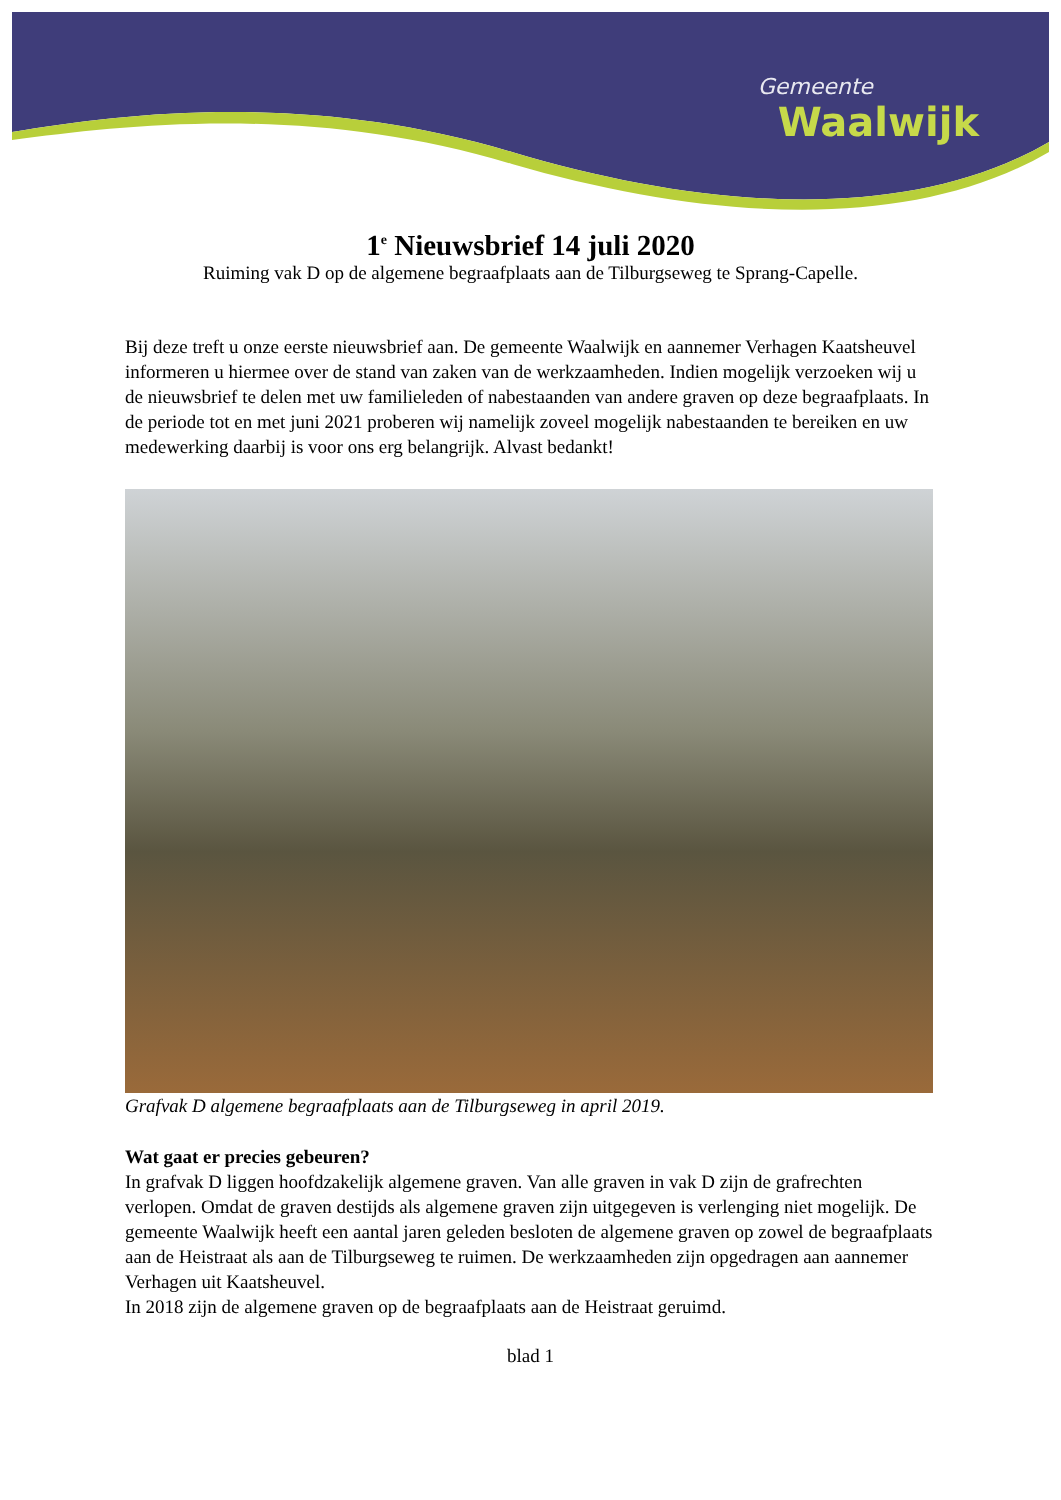Gemeente
Waalwijk
1<sup>e</sup> Nieuwsbrief 14 juli 2020
Ruiming vak D op de algemene begraafplaats aan de Tilburgseweg te Sprang-Capelle.
Bij deze treft u onze eerste nieuwsbrief aan. De gemeente Waalwijk en aannemer Verhagen Kaatsheuvel informeren u hiermee over de stand van zaken van de werkzaamheden. Indien mogelijk verzoeken wij u de nieuwsbrief te delen met uw familieleden of nabestaanden van andere graven op deze begraafplaats. In de periode tot en met juni 2021 proberen wij namelijk zoveel mogelijk nabestaanden te bereiken en uw medewerking daarbij is voor ons erg belangrijk. Alvast bedankt!
Grafvak D algemene begraafplaats aan de Tilburgseweg in april 2019.
Wat gaat er precies gebeuren?
In grafvak D liggen hoofdzakelijk algemene graven. Van alle graven in vak D zijn de grafrechten verlopen. Omdat de graven destijds als algemene graven zijn uitgegeven is verlenging niet mogelijk. De gemeente Waalwijk heeft een aantal jaren geleden besloten de algemene graven op zowel de begraafplaats aan de Heistraat als aan de Tilburgseweg te ruimen. De werkzaamheden zijn opgedragen aan aannemer Verhagen uit Kaatsheuvel.
In 2018 zijn de algemene graven op de begraafplaats aan de Heistraat geruimd.
blad 1